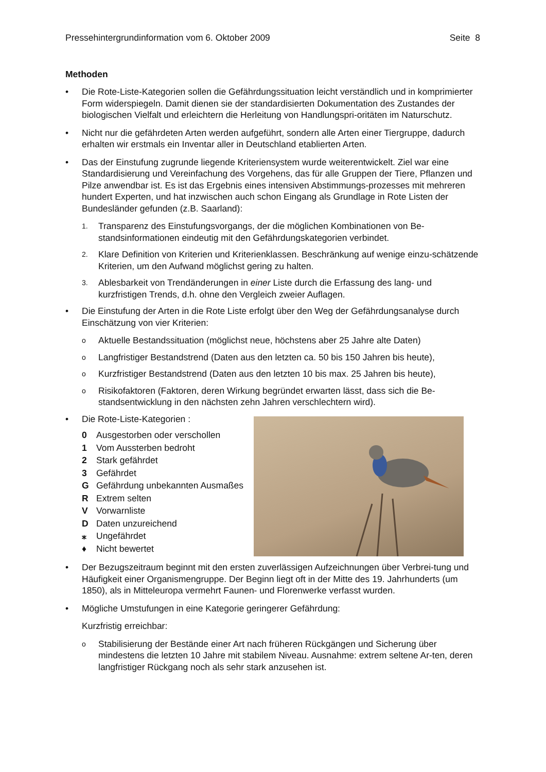Pressehintergrundinformation vom 6. Oktober 2009 Seite 8
Methoden
• Die Rote-Liste-Kategorien sollen die Gefährdungssituation leicht verständlich und in komprimierter Form widerspiegeln. Damit dienen sie der standardisierten Dokumentation des Zustandes der biologischen Vielfalt und erleichtern die Herleitung von Handlungspri-oritäten im Naturschutz.
• Nicht nur die gefährdeten Arten werden aufgeführt, sondern alle Arten einer Tiergruppe, dadurch erhalten wir erstmals ein Inventar aller in Deutschland etablierten Arten.
• Das der Einstufung zugrunde liegende Kriteriensystem wurde weiterentwickelt. Ziel war eine Standardisierung und Vereinfachung des Vorgehens, das für alle Gruppen der Tiere, Pflanzen und Pilze anwendbar ist. Es ist das Ergebnis eines intensiven Abstimmungs-prozesses mit mehreren hundert Experten, und hat inzwischen auch schon Eingang als Grundlage in Rote Listen der Bundesländer gefunden (z.B. Saarland):
1.
Transparenz des Einstufungsvorgangs, der die möglichen Kombinationen von Be-standsinformationen eindeutig mit den Gefährdungskategorien verbindet.
2.
Klare Definition von Kriterien und Kriterienklassen. Beschränkung auf wenige einzu-schätzende Kriterien, um den Aufwand möglichst gering zu halten.
3.
Ablesbarkeit von Trendänderungen in einer Liste durch die Erfassung des lang- und kurzfristigen Trends, d.h. ohne den Vergleich zweier Auflagen.
• Die Einstufung der Arten in die Rote Liste erfolgt über den Weg der Gefährdungsanalyse durch Einschätzung von vier Kriterien:
o
Aktuelle Bestandssituation (möglichst neue, höchstens aber 25 Jahre alte Daten)
o
Langfristiger Bestandstrend (Daten aus den letzten ca. 50 bis 150 Jahren bis heute),
o
Kurzfristiger Bestandstrend (Daten aus den letzten 10 bis max. 25 Jahren bis heute),
o
Risikofaktoren (Faktoren, deren Wirkung begründet erwarten lässt, dass sich die Be-standsentwicklung in den nächsten zehn Jahren verschlechtern wird).
• Die Rote-Liste-Kategorien :
0 Ausgestorben oder verschollen
1 Vom Aussterben bedroht
2 Stark gefährdet
3 Gefährdet
G Gefährdung unbekannten Ausmaßes
R Extrem selten
V Vorwarnliste
D Daten unzureichend
⁎ Ungefährdet
♦ Nicht bewertet
• Der Bezugszeitraum beginnt mit den ersten zuverlässigen Aufzeichnungen über Verbrei-tung und Häufigkeit einer Organismengruppe. Der Beginn liegt oft in der Mitte des 19. Jahrhunderts (um 1850), als in Mitteleuropa vermehrt Faunen- und Florenwerke verfasst wurden.
• Mögliche Umstufungen in eine Kategorie geringerer Gefährdung:
Kurzfristig erreichbar:
o
Stabilisierung der Bestände einer Art nach früheren Rückgängen und Sicherung über mindestens die letzten 10 Jahre mit stabilem Niveau. Ausnahme: extrem seltene Ar-ten, deren langfristiger Rückgang noch als sehr stark anzusehen ist.